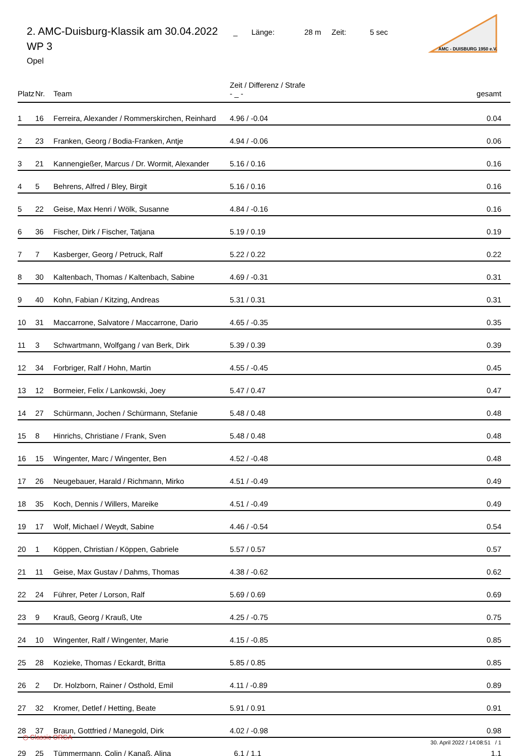2. AMC-Duisburg-Klassik am 30.04.2022 _ Länge: 28 m Zeit: 5 sec
WP 3
Opel
AMC - DUISBURG 1950 e.V.
| Platz | Nr. | Team | Zeit / Differenz / Strafe - _ - | gesamt |
| --- | --- | --- | --- | --- |
| 1 | 16 | Ferreira, Alexander / Rommerskirchen, Reinhard | 4.96 / -0.04 | 0.04 |
| 2 | 23 | Franken, Georg / Bodia-Franken, Antje | 4.94 / -0.06 | 0.06 |
| 3 | 21 | Kannengießer, Marcus / Dr. Wormit, Alexander | 5.16 / 0.16 | 0.16 |
| 4 | 5 | Behrens, Alfred / Bley, Birgit | 5.16 / 0.16 | 0.16 |
| 5 | 22 | Geise, Max Henri / Wölk, Susanne | 4.84 / -0.16 | 0.16 |
| 6 | 36 | Fischer, Dirk / Fischer, Tatjana | 5.19 / 0.19 | 0.19 |
| 7 | 7 | Kasberger, Georg / Petruck, Ralf | 5.22 / 0.22 | 0.22 |
| 8 | 30 | Kaltenbach, Thomas / Kaltenbach, Sabine | 4.69 / -0.31 | 0.31 |
| 9 | 40 | Kohn, Fabian / Kitzing, Andreas | 5.31 / 0.31 | 0.31 |
| 10 | 31 | Maccarrone, Salvatore / Maccarrone, Dario | 4.65 / -0.35 | 0.35 |
| 11 | 3 | Schwartmann, Wolfgang / van Berk, Dirk | 5.39 / 0.39 | 0.39 |
| 12 | 34 | Forbriger, Ralf / Hohn, Martin | 4.55 / -0.45 | 0.45 |
| 13 | 12 | Bormeier, Felix / Lankowski, Joey | 5.47 / 0.47 | 0.47 |
| 14 | 27 | Schürmann, Jochen / Schürmann, Stefanie | 5.48 / 0.48 | 0.48 |
| 15 | 8 | Hinrichs, Christiane / Frank, Sven | 5.48 / 0.48 | 0.48 |
| 16 | 15 | Wingenter, Marc / Wingenter, Ben | 4.52 / -0.48 | 0.48 |
| 17 | 26 | Neugebauer, Harald / Richmann, Mirko | 4.51 / -0.49 | 0.49 |
| 18 | 35 | Koch, Dennis / Willers, Mareike | 4.51 / -0.49 | 0.49 |
| 19 | 17 | Wolf, Michael / Weydt, Sabine | 4.46 / -0.54 | 0.54 |
| 20 | 1 | Köppen, Christian / Köppen, Gabriele | 5.57 / 0.57 | 0.57 |
| 21 | 11 | Geise, Max Gustav / Dahms, Thomas | 4.38 / -0.62 | 0.62 |
| 22 | 24 | Führer, Peter / Lorson, Ralf | 5.69 / 0.69 | 0.69 |
| 23 | 9 | Krauß, Georg / Krauß, Ute | 4.25 / -0.75 | 0.75 |
| 24 | 10 | Wingenter, Ralf / Wingenter, Marie | 4.15 / -0.85 | 0.85 |
| 25 | 28 | Kozieke, Thomas / Eckardt, Britta | 5.85 / 0.85 | 0.85 |
| 26 | 2 | Dr. Holzborn, Rainer / Osthold, Emil | 4.11 / -0.89 | 0.89 |
| 27 | 32 | Kromer, Detlef / Hetting, Beate | 5.91 / 0.91 | 0.91 |
| 28 | 37 | Braun, Gottfried / Manegold, Dirk | 4.02 / -0.98 | 0.98 |
| 29 | 25 | Tümmermann, Colin / Kanaß, Alina | 6.1 / 1.1 | 1.1 |
◷ Classic ORGA 30. April 2022 / 14:08:51 / 1